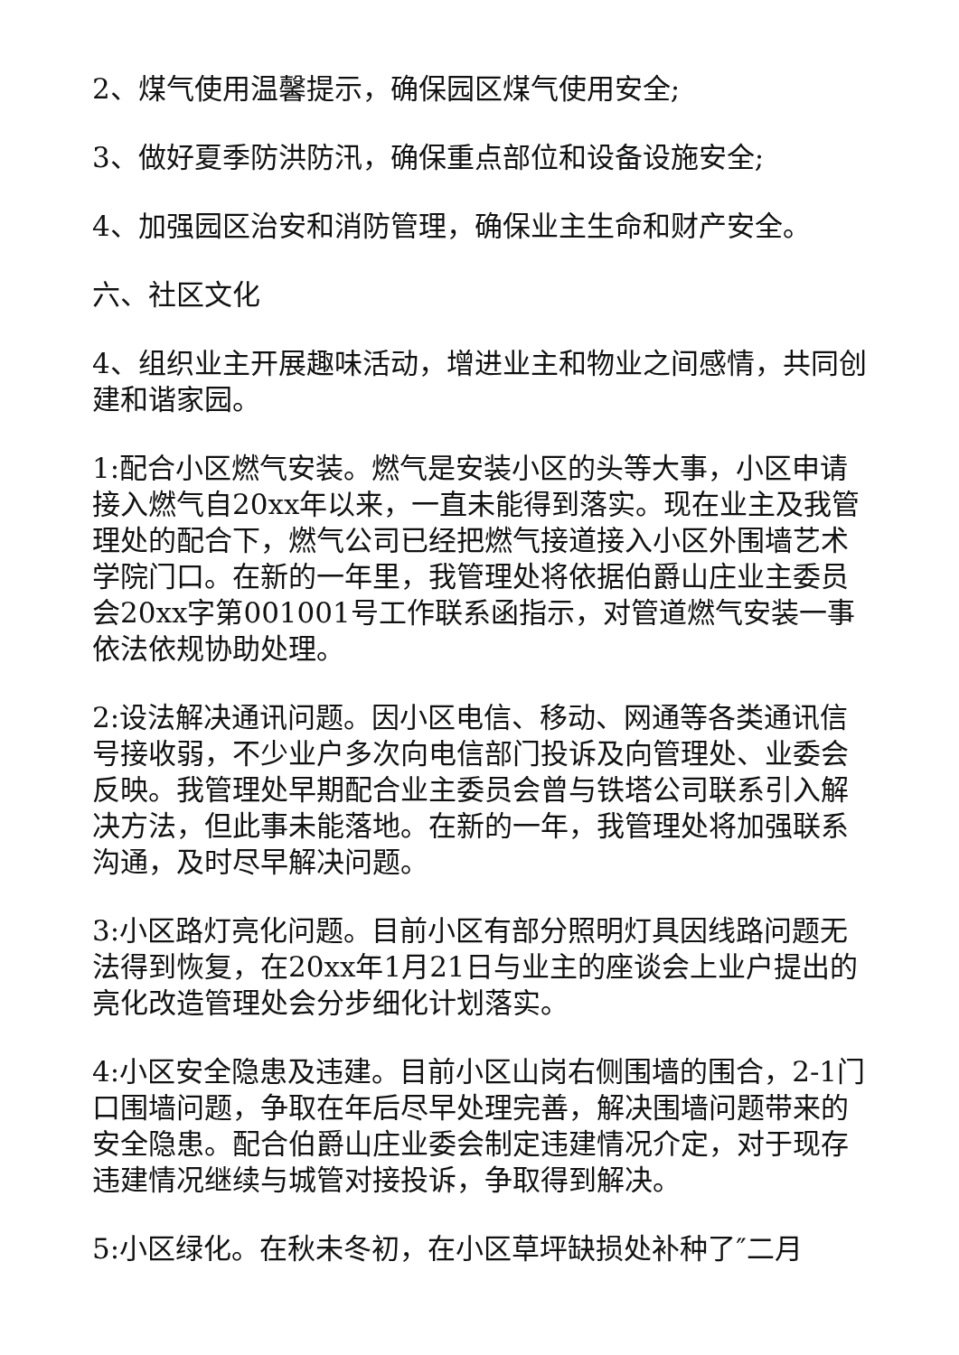2、煤气使用温馨提示，确保园区煤气使用安全;
3、做好夏季防洪防汛，确保重点部位和设备设施安全;
4、加强园区治安和消防管理，确保业主生命和财产安全。
六、社区文化
4、组织业主开展趣味活动，增进业主和物业之间感情，共同创建和谐家园。
1:配合小区燃气安装。燃气是安装小区的头等大事，小区申请接入燃气自20xx年以来，一直未能得到落实。现在业主及我管理处的配合下，燃气公司已经把燃气接道接入小区外围墙艺术学院门口。在新的一年里，我管理处将依据伯爵山庄业主委员会20xx字第001001号工作联系函指示，对管道燃气安装一事依法依规协助处理。
2:设法解决通讯问题。因小区电信、移动、网通等各类通讯信号接收弱，不少业户多次向电信部门投诉及向管理处、业委会反映。我管理处早期配合业主委员会曾与铁塔公司联系引入解决方法，但此事未能落地。在新的一年，我管理处将加强联系沟通，及时尽早解决问题。
3:小区路灯亮化问题。目前小区有部分照明灯具因线路问题无法得到恢复，在20xx年1月21日与业主的座谈会上业户提出的亮化改造管理处会分步细化计划落实。
4:小区安全隐患及违建。目前小区山岗右侧围墙的围合，2-1门口围墙问题，争取在年后尽早处理完善，解决围墙问题带来的安全隐患。配合伯爵山庄业委会制定违建情况介定，对于现存违建情况继续与城管对接投诉，争取得到解决。
5:小区绿化。在秋未冬初，在小区草坪缺损处补种了″二月